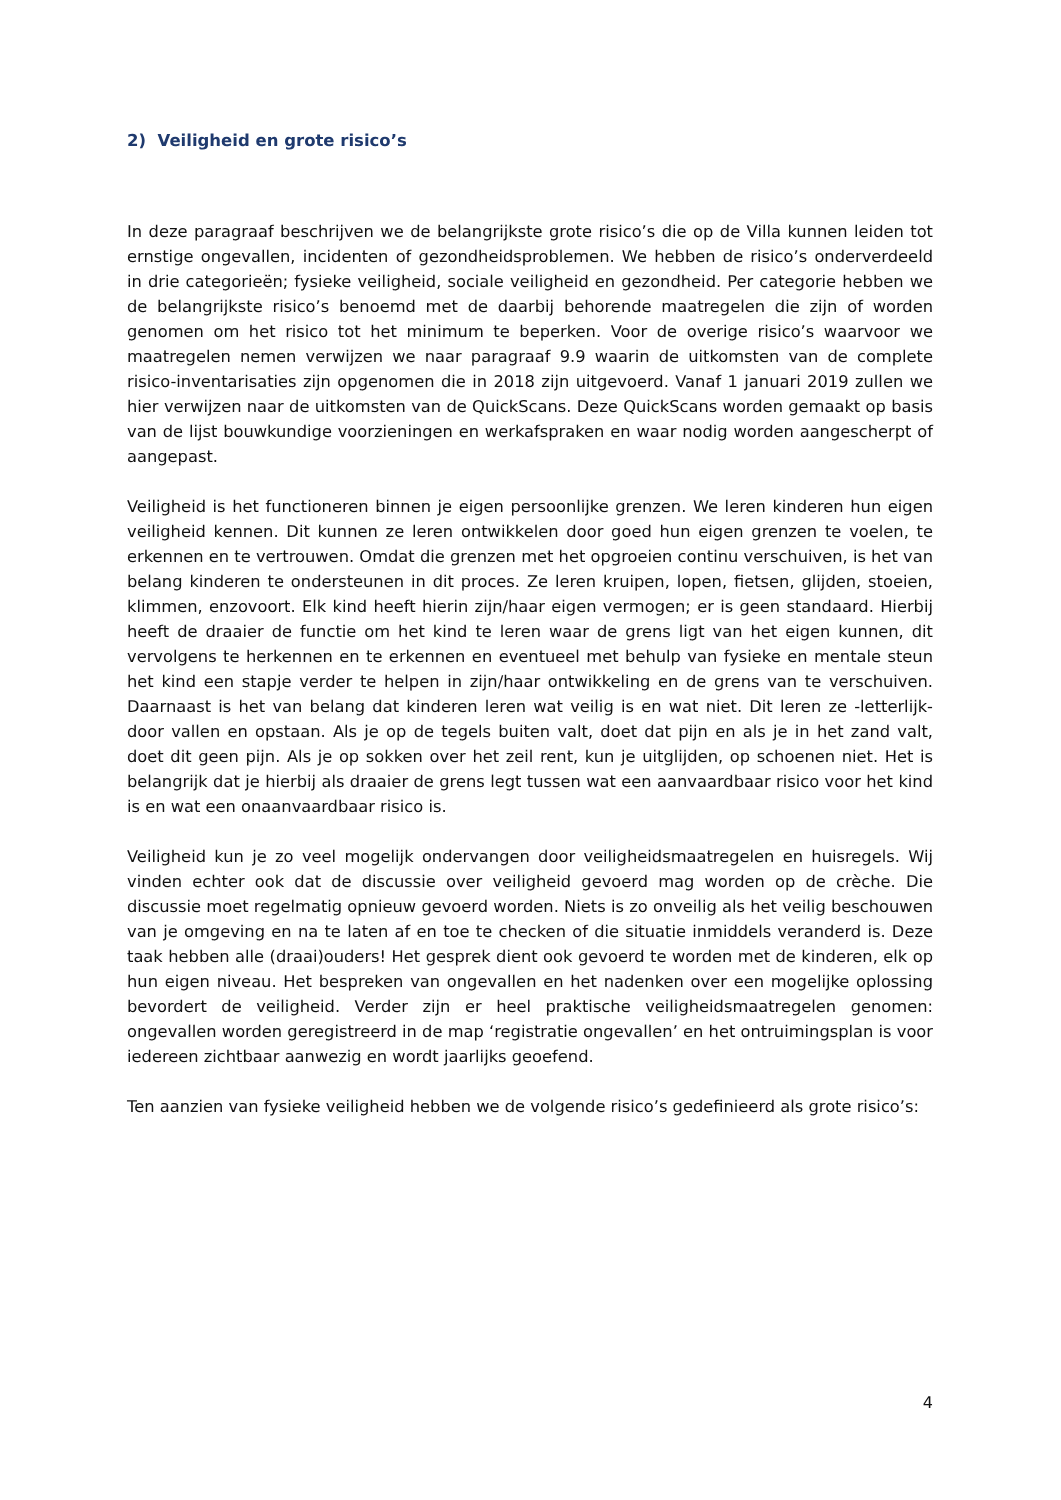2) Veiligheid en grote risico’s
In deze paragraaf beschrijven we de belangrijkste grote risico’s die op de Villa kunnen leiden tot ernstige ongevallen, incidenten of gezondheidsproblemen. We hebben de risico’s onderverdeeld in drie categorieën; fysieke veiligheid, sociale veiligheid en gezondheid. Per categorie hebben we de belangrijkste risico’s benoemd met de daarbij behorende maatregelen die zijn of worden genomen om het risico tot het minimum te beperken. Voor de overige risico’s waarvoor we maatregelen nemen verwijzen we naar paragraaf 9.9 waarin de uitkomsten van de complete risico-inventarisaties zijn opgenomen die in 2018 zijn uitgevoerd. Vanaf 1 januari 2019 zullen we hier verwijzen naar de uitkomsten van de QuickScans. Deze QuickScans worden gemaakt op basis van de lijst bouwkundige voorzieningen en werkafspraken en waar nodig worden aangescherpt of aangepast.
Veiligheid is het functioneren binnen je eigen persoonlijke grenzen. We leren kinderen hun eigen veiligheid kennen. Dit kunnen ze leren ontwikkelen door goed hun eigen grenzen te voelen, te erkennen en te vertrouwen. Omdat die grenzen met het opgroeien continu verschuiven, is het van belang kinderen te ondersteunen in dit proces. Ze leren kruipen, lopen, fietsen, glijden, stoeien, klimmen, enzovoort. Elk kind heeft hierin zijn/haar eigen vermogen; er is geen standaard. Hierbij heeft de draaier de functie om het kind te leren waar de grens ligt van het eigen kunnen, dit vervolgens te herkennen en te erkennen en eventueel met behulp van fysieke en mentale steun het kind een stapje verder te helpen in zijn/haar ontwikkeling en de grens van te verschuiven. Daarnaast is het van belang dat kinderen leren wat veilig is en wat niet. Dit leren ze -letterlijk- door vallen en opstaan. Als je op de tegels buiten valt, doet dat pijn en als je in het zand valt, doet dit geen pijn. Als je op sokken over het zeil rent, kun je uitglijden, op schoenen niet. Het is belangrijk dat je hierbij als draaier de grens legt tussen wat een aanvaardbaar risico voor het kind is en wat een onaanvaardbaar risico is.
Veiligheid kun je zo veel mogelijk ondervangen door veiligheidsmaatregelen en huisregels. Wij vinden echter ook dat de discussie over veiligheid gevoerd mag worden op de crèche. Die discussie moet regelmatig opnieuw gevoerd worden. Niets is zo onveilig als het veilig beschouwen van je omgeving en na te laten af en toe te checken of die situatie inmiddels veranderd is. Deze taak hebben alle (draai)ouders! Het gesprek dient ook gevoerd te worden met de kinderen, elk op hun eigen niveau. Het bespreken van ongevallen en het nadenken over een mogelijke oplossing bevordert de veiligheid. Verder zijn er heel praktische veiligheidsmaatregelen genomen: ongevallen worden geregistreerd in de map ‘registratie ongevallen’ en het ontruimingsplan is voor iedereen zichtbaar aanwezig en wordt jaarlijks geoefend.
Ten aanzien van fysieke veiligheid hebben we de volgende risico’s gedefinieerd als grote risico’s:
4